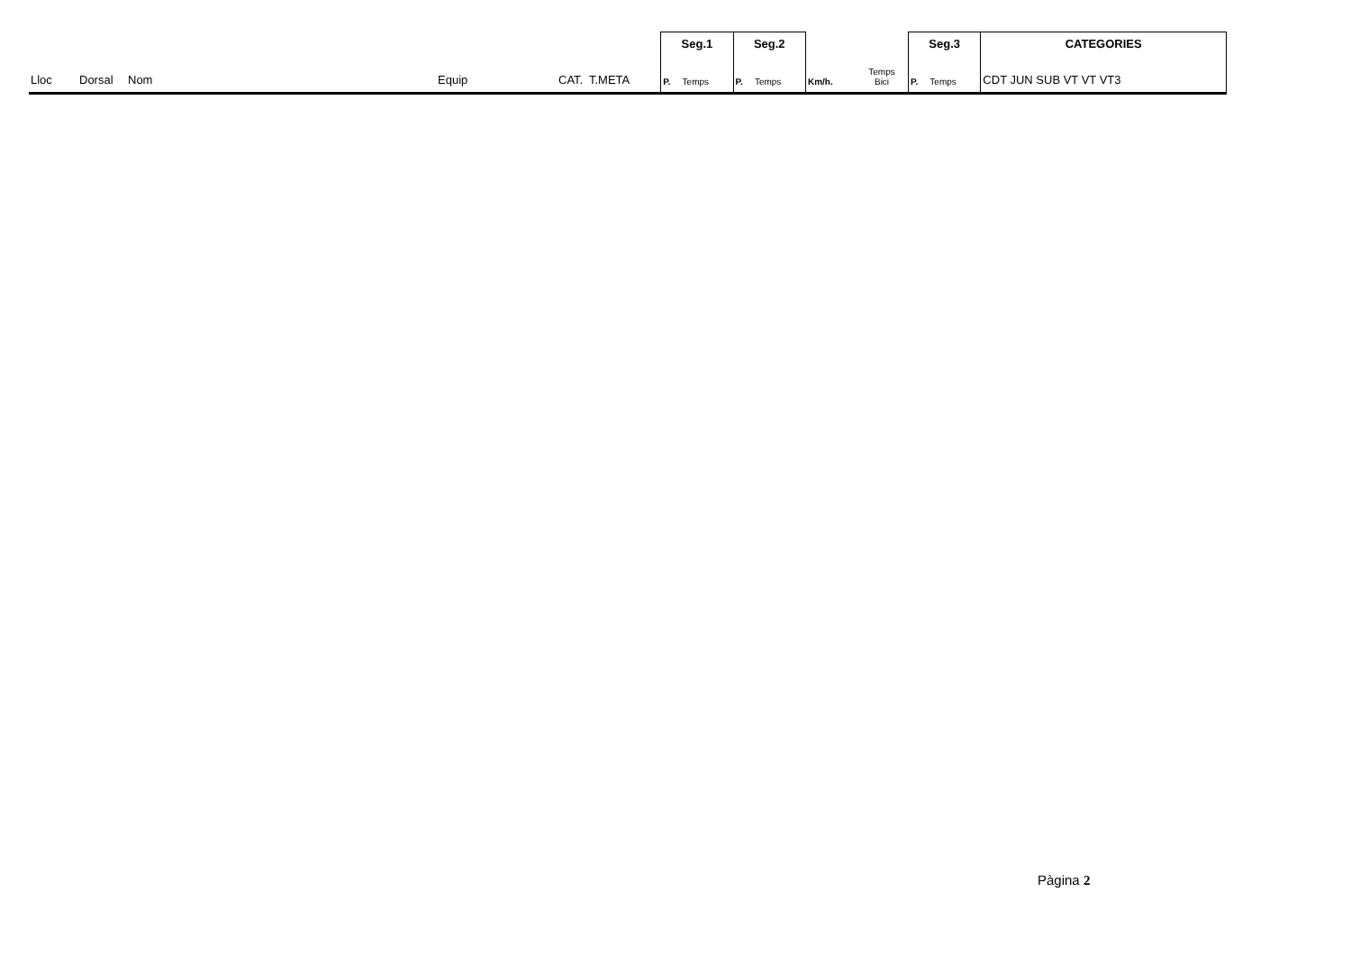| | | | | | | | Seg.1 | | Seg.2 | | | | Seg.3 | | CATEGORIES |
| Lloc | Dorsal | Nom | Equip | CAT. | T.META | | P. | Temps | P. | Temps | Km/h. | Temps Bici | P. | Temps | CDT JUN SUB VT VT VT3 |
Pàgina 2